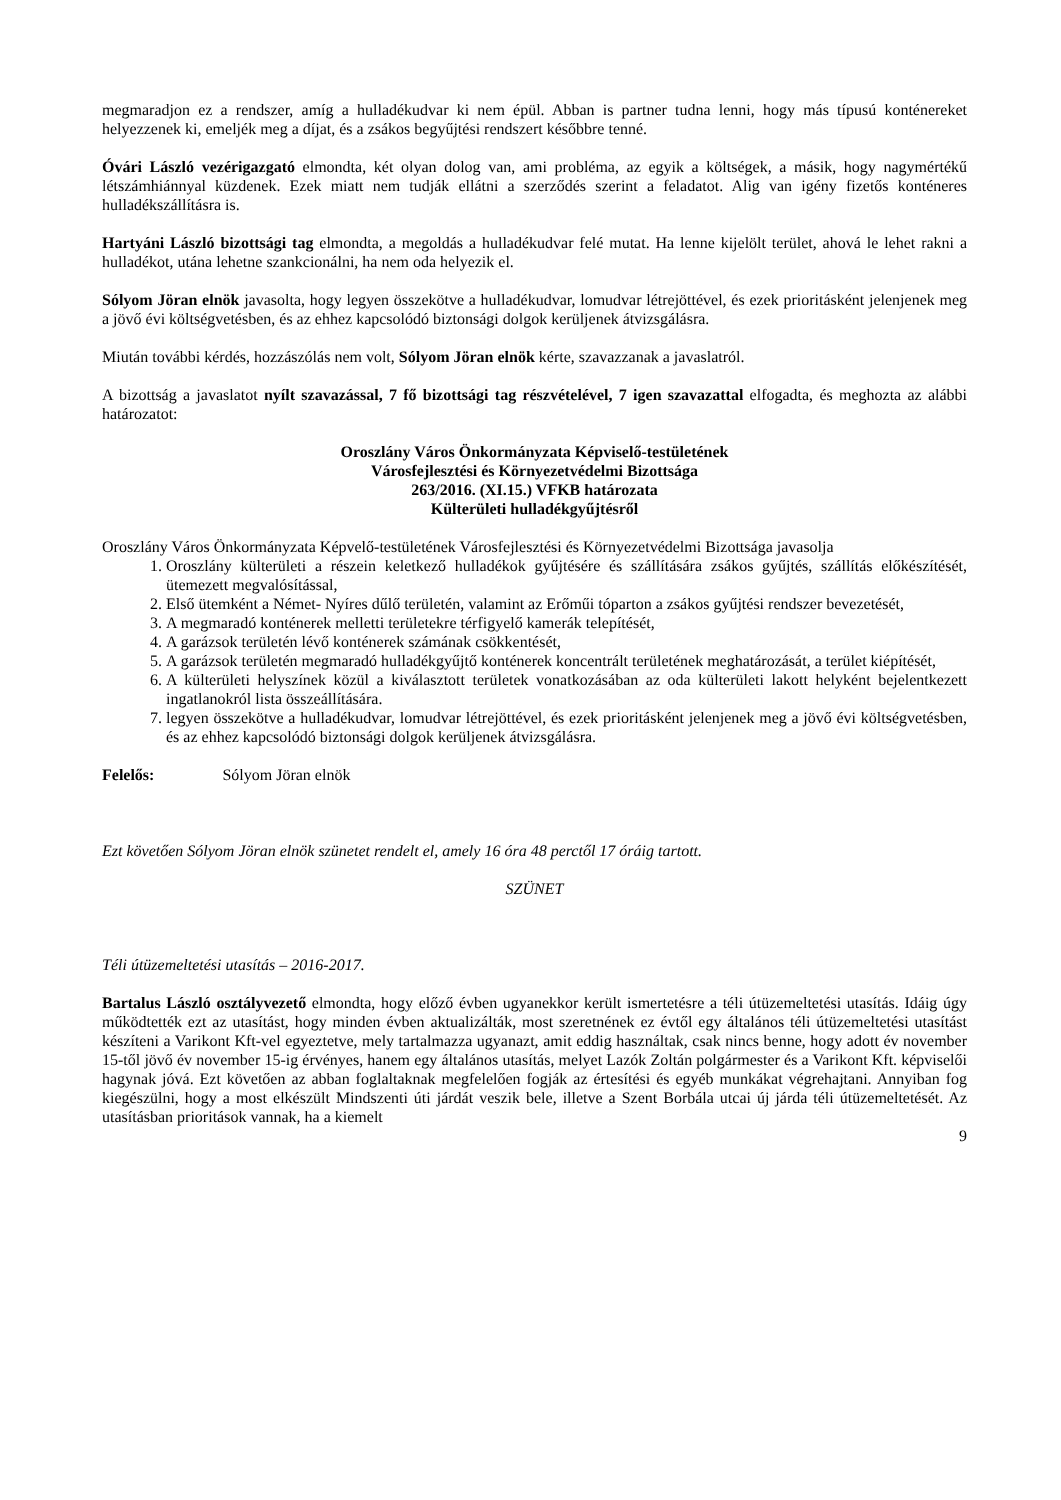megmaradjon ez a rendszer, amíg a hulladékudvar ki nem épül. Abban is partner tudna lenni, hogy más típusú konténereket helyezzenek ki, emeljék meg a díjat, és a zsákos begyűjtési rendszert későbbre tenné.
Óvári László vezérigazgató elmondta, két olyan dolog van, ami probléma, az egyik a költségek, a másik, hogy nagymértékű létszámhiánnyal küzdenek. Ezek miatt nem tudják ellátni a szerződés szerint a feladatot. Alig van igény fizetős konténeres hulladékszállításra is.
Hartyáni László bizottsági tag elmondta, a megoldás a hulladékudvar felé mutat. Ha lenne kijelölt terület, ahová le lehet rakni a hulladékot, utána lehetne szankcionálni, ha nem oda helyezik el.
Sólyom Jöran elnök javasolta, hogy legyen összekötve a hulladékudvar, lomudvar létrejöttével, és ezek prioritásként jelenjenek meg a jövő évi költségvetésben, és az ehhez kapcsolódó biztonsági dolgok kerüljenek átvizsgálásra.
Miután további kérdés, hozzászólás nem volt, Sólyom Jöran elnök kérte, szavazzanak a javaslatról.
A bizottság a javaslatot nyílt szavazással, 7 fő bizottsági tag részvételével, 7 igen szavazattal elfogadta, és meghozta az alábbi határozatot:
Oroszlány Város Önkormányzata Képviselő-testületének
Városfejlesztési és Környezetvédelmi Bizottsága
263/2016. (XI.15.) VFKB határozata
Külterületi hulladékgyűjtésről
Oroszlány Város Önkormányzata Képvelő-testületének Városfejlesztési és Környezetvédelmi Bizottsága javasolja
1. Oroszlány külterületi a részein keletkező hulladékok gyűjtésére és szállítására zsákos gyűjtés, szállítás előkészítését, ütemezett megvalósítással,
2. Első ütemként a Német- Nyíres dűlő területén, valamint az Erőműi tóparton a zsákos gyűjtési rendszer bevezetését,
3. A megmaradó konténerek melletti területekre térfigyelő kamerák telepítését,
4. A garázsok területén lévő konténerek számának csökkentését,
5. A garázsok területén megmaradó hulladékgyűjtő konténerek koncentrált területének meghatározását, a terület kiépítését,
6. A külterületi helyszínek közül a kiválasztott területek vonatkozásában az oda külterületi lakott helyként bejelentkezett ingatlanokról lista összeállítására.
7. legyen összekötve a hulladékudvar, lomudvar létrejöttével, és ezek prioritásként jelenjenek meg a jövő évi költségvetésben, és az ehhez kapcsolódó biztonsági dolgok kerüljenek átvizsgálásra.
Felelős: Sólyom Jöran elnök
Ezt követően Sólyom Jöran elnök szünetet rendelt el, amely 16 óra 48 perctől 17 óráig tartott.
SZÜNET
Téli útüzemeltetési utasítás – 2016-2017.
Bartalus László osztályvezető elmondta, hogy előző évben ugyanekkor került ismertetésre a téli útüzemeltetési utasítás. Idáig úgy működtették ezt az utasítást, hogy minden évben aktualizálták, most szeretnének ez évtől egy általános téli útüzemeltetési utasítást készíteni a Varikont Kft-vel egyeztetve, mely tartalmazza ugyanazt, amit eddig használtak, csak nincs benne, hogy adott év november 15-től jövő év november 15-ig érvényes, hanem egy általános utasítás, melyet Lazók Zoltán polgármester és a Varikont Kft. képviselői hagynak jóvá. Ezt követően az abban foglaltaknak megfelelően fogják az értesítési és egyéb munkákat végrehajtani. Annyiban fog kiegészülni, hogy a most elkészült Mindszenti úti járdát veszik bele, illetve a Szent Borbála utcai új járda téli útüzemeltetését. Az utasításban prioritások vannak, ha a kiemelt
9